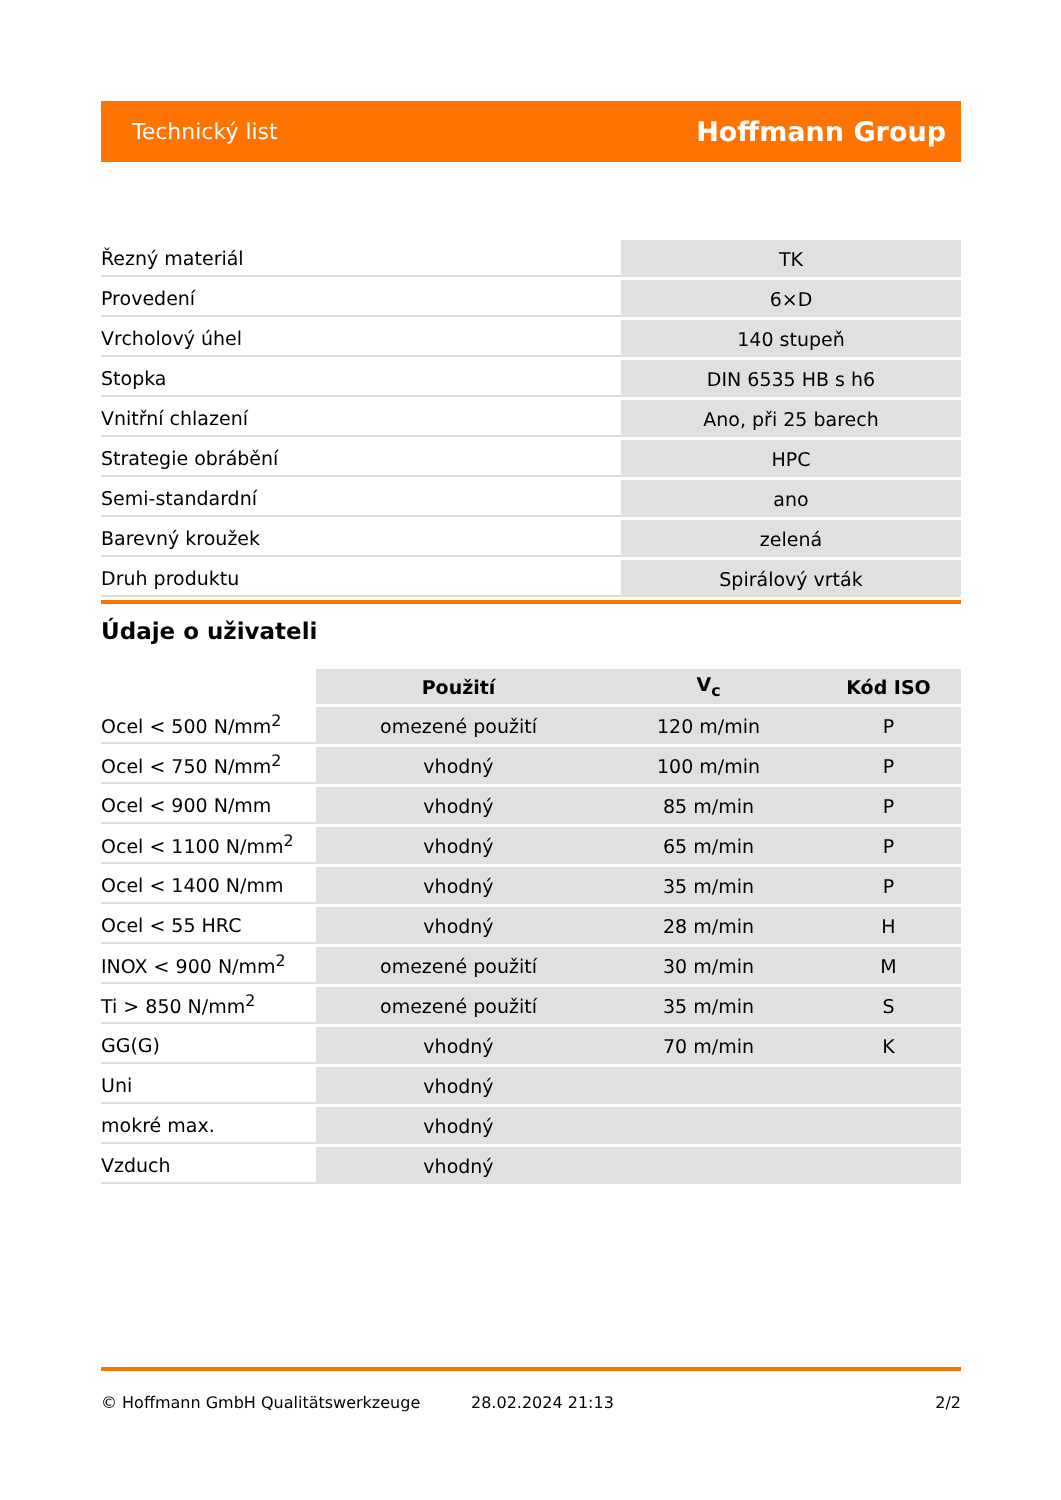Technický list Hoffmann Group
| Řezný materiál | TK |
| Provedení | 6×D |
| Vrcholový úhel | 140 stupeň |
| Stopka | DIN 6535 HB s h6 |
| Vnitřní chlazení | Ano, při 25 barech |
| Strategie obrábění | HPC |
| Semi-standardní | ano |
| Barevný kroužek | zelená |
| Druh produktu | Spirálový vrták |
Údaje o uživateli
| | Použití | V<sub>c</sub> | Kód ISO |
| --- | --- | --- | --- |
| Ocel < 500 N/mm<sup>2</sup> | omezené použití | 120 m/min | P |
| Ocel < 750 N/mm<sup>2</sup> | vhodný | 100 m/min | P |
| Ocel < 900 N/mm | vhodný | 85 m/min | P |
| Ocel < 1100 N/mm<sup>2</sup> | vhodný | 65 m/min | P |
| Ocel < 1400 N/mm | vhodný | 35 m/min | P |
| Ocel < 55 HRC | vhodný | 28 m/min | H |
| INOX < 900 N/mm<sup>2</sup> | omezené použití | 30 m/min | M |
| Ti > 850 N/mm<sup>2</sup> | omezené použití | 35 m/min | S |
| GG(G) | vhodný | 70 m/min | K |
| Uni | vhodný | | |
| mokré max. | vhodný | | |
| Vzduch | vhodný | | |
© Hoffmann GmbH Qualitätswerkzeuge 28.02.2024 21:13 2/2